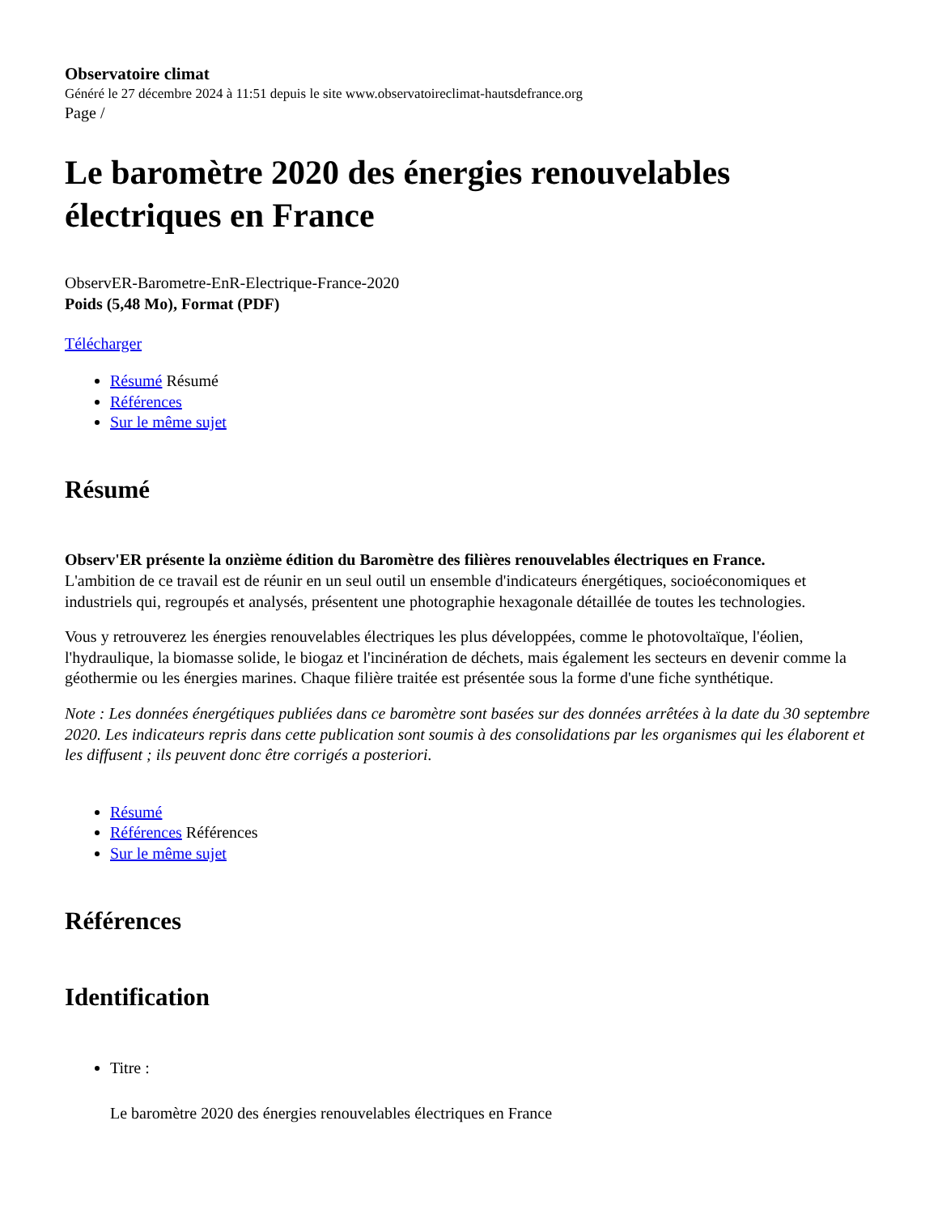Observatoire climat
Généré le 27 décembre 2024 à 11:51 depuis le site www.observatoireclimat-hautsdefrance.org
Page /
Le baromètre 2020 des énergies renouvelables électriques en France
ObservER-Barometre-EnR-Electrique-France-2020
Poids (5,48 Mo), Format (PDF)
Télécharger
Résumé Résumé
Références
Sur le même sujet
Résumé
Observ'ER présente la onzième édition du Baromètre des filières renouvelables électriques en France.
L'ambition de ce travail est de réunir en un seul outil un ensemble d'indicateurs énergétiques, socioéconomiques et industriels qui, regroupés et analysés, présentent une photographie hexagonale détaillée de toutes les technologies.
Vous y retrouverez les énergies renouvelables électriques les plus développées, comme le photovoltaïque, l'éolien, l'hydraulique, la biomasse solide, le biogaz et l'incinération de déchets, mais également les secteurs en devenir comme la géothermie ou les énergies marines. Chaque filière traitée est présentée sous la forme d'une fiche synthétique.
Note : Les données énergétiques publiées dans ce baromètre sont basées sur des données arrêtées à la date du 30 septembre 2020. Les indicateurs repris dans cette publication sont soumis à des consolidations par les organismes qui les élaborent et les diffusent ; ils peuvent donc être corrigés a posteriori.
Résumé
Références Références
Sur le même sujet
Références
Identification
Titre :
Le baromètre 2020 des énergies renouvelables électriques en France